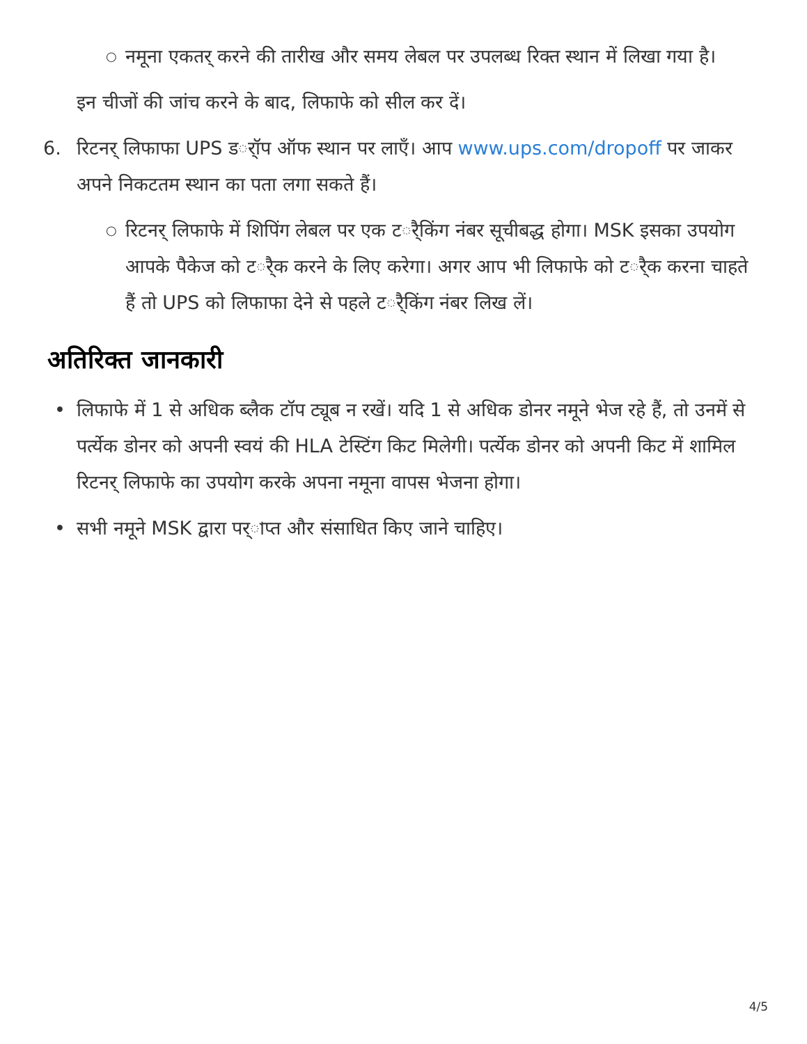○ नमूना एकतर् करने की तारीख और समय लेबल पर उपलब्ध रिक्त स्थान में लिखा गया है।
इन चीजों की जांच करने के बाद, लिफाफे को सील कर दें।
6. रिटनर् लिफाफा UPS डर्ॉप ऑफ स्थान पर लाएँ। आप www.ups.com/dropoff पर जाकर अपने निकटतम स्थान का पता लगा सकते हैं।
○ रिटनर् लिफाफे में शिपिंग लेबल पर एक टर्ैकिंग नंबर सूचीबद्ध होगा। MSK इसका उपयोग आपके पैकेज को टर्ैक करने के लिए करेगा। अगर आप भी लिफाफे को टर्ैक करना चाहते हैं तो UPS को लिफाफा देने से पहले टर्ैकिंग नंबर लिख लें।
अतिरिक्त जानकारी
• लिफाफे में 1 से अधिक ब्लैक टॉप ट्यूब न रखें। यदि 1 से अधिक डोनर नमूने भेज रहे हैं, तो उनमें से पर्त्येक डोनर को अपनी स्वयं की HLA टेस्टिंग किट मिलेगी। पर्त्येक डोनर को अपनी किट में शामिल रिटनर् लिफाफे का उपयोग करके अपना नमूना वापस भेजना होगा।
• सभी नमूने MSK द्वारा पर्াप्त और संसाधित किए जाने चाहिए।
4/5